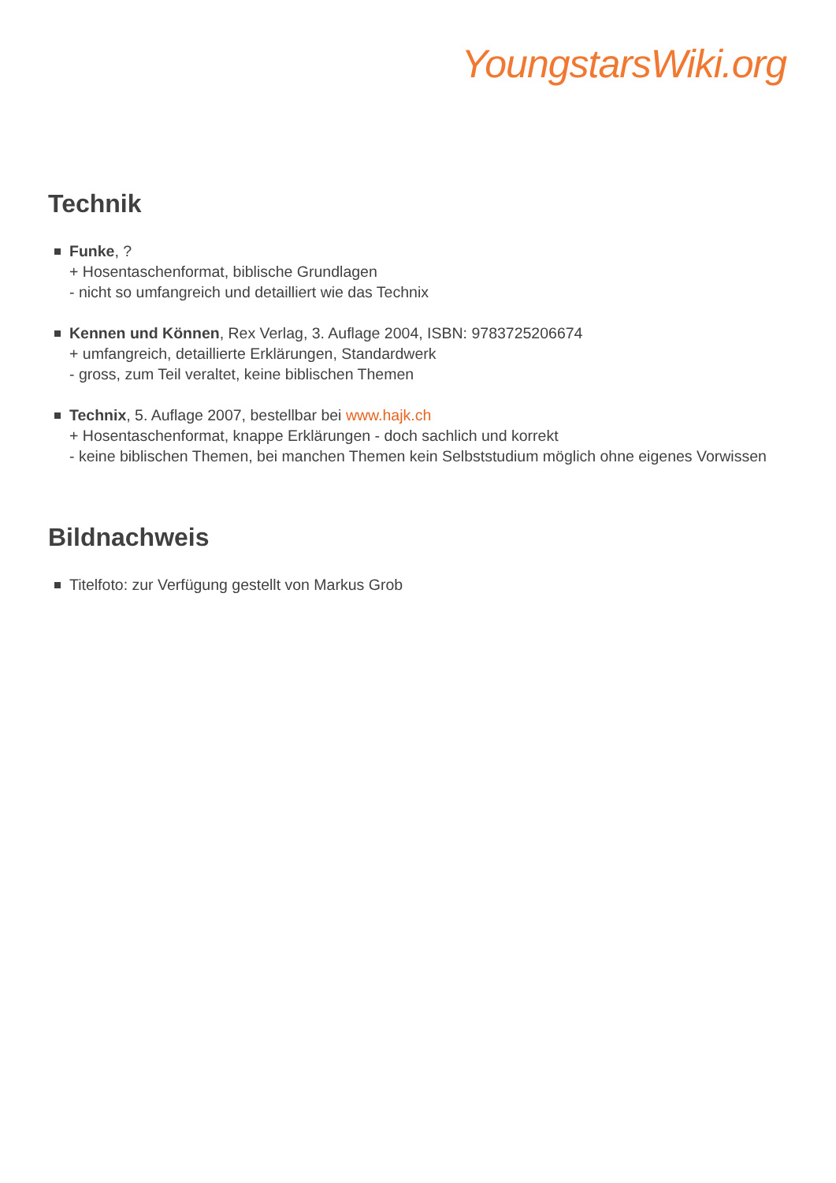YoungstarsWiki.org
Technik
Funke, ?
+ Hosentaschenformat, biblische Grundlagen
- nicht so umfangreich und detailliert wie das Technix
Kennen und Können, Rex Verlag, 3. Auflage 2004, ISBN: 9783725206674
+ umfangreich, detaillierte Erklärungen, Standardwerk
- gross, zum Teil veraltet, keine biblischen Themen
Technix, 5. Auflage 2007, bestellbar bei www.hajk.ch
+ Hosentaschenformat, knappe Erklärungen - doch sachlich und korrekt
- keine biblischen Themen, bei manchen Themen kein Selbststudium möglich ohne eigenes Vorwissen
Bildnachweis
Titelfoto: zur Verfügung gestellt von Markus Grob